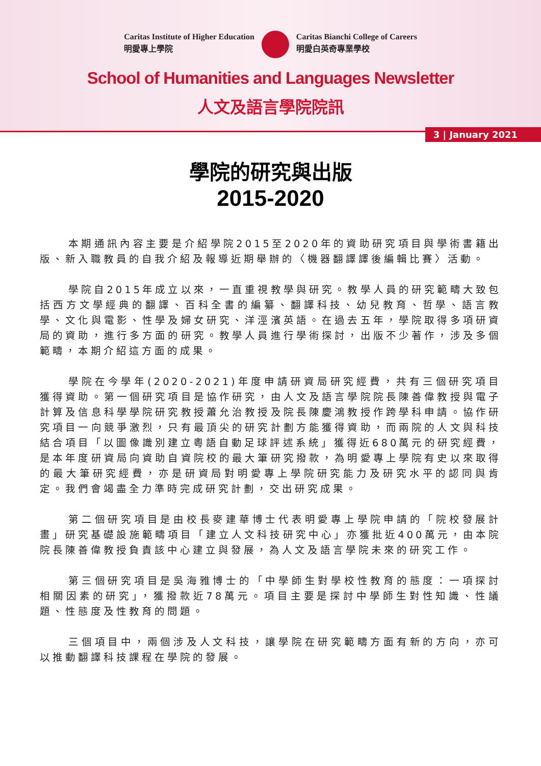Caritas Institute of Higher Education
明愛專上學院
Caritas Bianchi College of Careers
明愛白英奇專業學校
School of Humanities and Languages Newsletter
人文及語言學院院訊
3 | January 2021
學院的研究與出版
2015-2020
本期通訊內容主要是介紹學院2015至2020年的資助研究項目與學術書籍出版、新入職教員的自我介紹及報導近期舉辦的〈機器翻譯譯後編輯比賽〉活動。
學院自2015年成立以來，一直重視教學與研究。教學人員的研究範疇大致包括西方文學經典的翻譯、百科全書的編纂、翻譯科技、幼兒教育、哲學、語言教學、文化與電影、性學及婦女研究、洋涇濱英語。在過去五年，學院取得多項研資局的資助，進行多方面的研究。教學人員進行學術探討，出版不少著作，涉及多個範疇，本期介紹這方面的成果。
學院在今學年(2020-2021)年度申請研資局研究經費，共有三個研究項目獲得資助。第一個研究項目是協作研究，由人文及語言學院院長陳善偉教授與電子計算及信息科學學院研究教授蕭允治教授及院長陳慶鴻教授作跨學科申請。協作研究項目一向競爭激烈，只有最頂尖的研究計劃方能獲得資助，而兩院的人文與科技結合項目「以圖像識別建立粵語自動足球評述系統」獲得近680萬元的研究經費，是本年度研資局向資助自資院校的最大筆研究撥款，為明愛專上學院有史以來取得的最大筆研究經費，亦是研資局對明愛專上學院研究能力及研究水平的認同與肯定。我們會竭盡全力準時完成研究計劃，交出研究成果。
第二個研究項目是由校長麥建華博士代表明愛專上學院申請的「院校發展計畫」研究基礎設施範疇項目「建立人文科技研究中心」亦獲批近400萬元，由本院院長陳善偉教授負責該中心建立與發展，為人文及語言學院未來的研究工作。
第三個研究項目是吳海雅博士的「中學師生對學校性教育的態度：一項探討相關因素的研究」，獲撥款近78萬元。項目主要是探討中學師生對性知識、性議題、性態度及性教育的問題。
三個項目中，兩個涉及人文科技，讓學院在研究範疇方面有新的方向，亦可以推動翻譯科技課程在學院的發展。